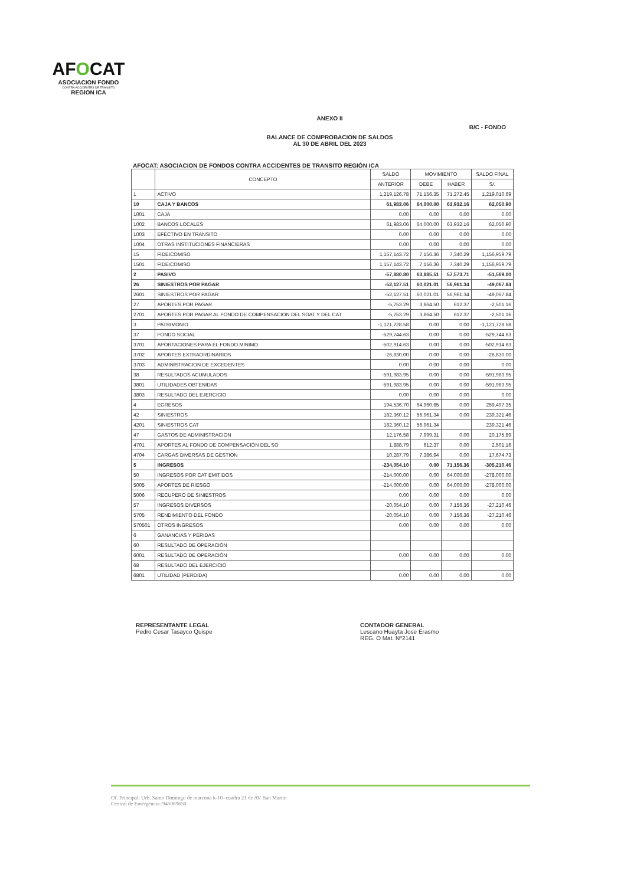AFOCAT
ASOCIACION FONDO
CONTRA ACCIDENTES DE TRANSITO
REGION ICA
ANEXO II
B/C - FONDO
BALANCE DE COMPROBACION DE SALDOS
AL 30 DE ABRIL DEL 2023
AFOCAT: ASOCIACION DE FONDOS CONTRA ACCIDENTES DE TRANSITO REGIÓN ICA
| | CONCEPTO | SALDO | MOVIMIENTO | | SALDO FINAL |
| --- | --- | --- | --- | --- | --- |
| | | ANTERIOR | DEBE | HABER | S/. |
| 1 | ACTIVO | 1,219,126.78 | 71,156.35 | 71,272.45 | 1,219,010.69 |
| 10 | CAJA Y BANCOS | 61,983.06 | 64,000.00 | 63,932.16 | 62,050.90 |
| 1001 | CAJA | 0.00 | 0.00 | 0.00 | 0.00 |
| 1002 | BANCOS LOCALES | 61,983.06 | 64,000.00 | 63,932.16 | 62,050.90 |
| 1003 | EFECTIVO EN TRANSITO | 0.00 | 0.00 | 0.00 | 0.00 |
| 1004 | OTRAS INSTITUCIONES FINANCIERAS | 0.00 | 0.00 | 0.00 | 0.00 |
| 15 | FIDEICOMISO | 1,157,143.72 | 7,156.36 | 7,340.29 | 1,156,959.79 |
| 1501 | FIDEICOMISO | 1,157,143.72 | 7,156.36 | 7,340.29 | 1,156,959.79 |
| 2 | PASIVO | -57,880.80 | 63,885.51 | 57,573.71 | -51,569.00 |
| 26 | SINIESTROS POR PAGAR | -52,127.51 | 60,021.01 | 56,961.34 | -49,067.84 |
| 2601 | SINIESTROS POR PAGAR | -52,127.51 | 60,021.01 | 56,961.34 | -49,067.84 |
| 27 | APORTES POR PAGAR | -5,753.29 | 3,864.50 | 612.37 | -2,501.16 |
| 2701 | APORTES POR PAGAR AL FONDO DE COMPENSACION DEL SOAT Y DEL CAT | -5,753.29 | 3,864.50 | 612.37 | -2,501.16 |
| 3 | PATRIMONIO | -1,121,728.58 | 0.00 | 0.00 | -1,121,728.58 |
| 37 | FONDO SOCIAL | -529,744.63 | 0.00 | 0.00 | -529,744.63 |
| 3701 | APORTACIONES PARA EL FONDO MINIMO | -502,914.63 | 0.00 | 0.00 | -502,914.63 |
| 3702 | APORTES EXTRAORDINARIOS | -26,830.00 | 0.00 | 0.00 | -26,830.00 |
| 3703 | ADMINISTRACION DE EXCEDENTES | 0.00 | 0.00 | 0.00 | 0.00 |
| 38 | RESULTADOS ACUMULADOS | -591,983.95 | 0.00 | 0.00 | -591,983.95 |
| 3801 | UTILIDADES OBTENIDAS | -591,983.95 | 0.00 | 0.00 | -591,983.95 |
| 3803 | RESULTADO DEL EJERCICIO | 0.00 | 0.00 | 0.00 | 0.00 |
| 4 | EGRESOS | 194,536.70 | 64,960.65 | 0.00 | 259,497.35 |
| 42 | SINIESTROS | 182,360.12 | 56,961.34 | 0.00 | 239,321.46 |
| 4201 | SINIESTROS CAT | 182,360.12 | 56,961.34 | | 239,321.46 |
| 47 | GASTOS DE ADMINISTRACION | 12,176.58 | 7,999.31 | 0.00 | 20,175.89 |
| 4701 | APORTES AL FONDO DE COMPENSACIÓN DEL SO | 1,888.79 | 612.37 | 0.00 | 2,501.16 |
| 4704 | CARGAS DIVERSAS DE GESTION | 10,287.79 | 7,386.94 | 0.00 | 17,674.73 |
| 5 | INGRESOS | -234,054.10 | 0.00 | 71,156.36 | -305,210.46 |
| 50 | INGRESOS POR CAT EMITIDOS | -214,000.00 | 0.00 | 64,000.00 | -278,000.00 |
| 5005 | APORTES DE RIESGO | -214,000.00 | 0.00 | 64,000.00 | -278,000.00 |
| 5006 | RECUPERO DE SINIESTROS | 0.00 | 0.00 | 0.00 | 0.00 |
| 57 | INGRESOS DIVERSOS | -20,054.10 | 0.00 | 7,156.36 | -27,210.46 |
| 5705 | RENDIMIENTO DEL FONDO | -20,054.10 | 0.00 | 7,156.36 | -27,210.46 |
| 570501 | OTROS INGRESOS | 0.00 | 0.00 | 0.00 | 0.00 |
| 6 | GANANCIAS Y PERIDAS | | | | |
| 60 | RESULTADO DE OPERACIÓN | | | | |
| 6001 | RESULTADO DE OPERACIÓN | 0.00 | 0.00 | 0.00 | 0.00 |
| 68 | RESULTADO DEL EJERCICIO | | | | |
| 6801 | UTILIDAD (PERDIDA) | 0.00 | 0.00 | 0.00 | 0.00 |
REPRESENTANTE LEGAL
Pedro Cesar Tasayco Quispe
CONTADOR GENERAL
Lescano Huayta Jose Erasmo
REG. O Mat. Nº2141
Of. Principal: Urb. Santo Domingo de marcona k-10 -cuadra 21 de AV. San Martin
Central de Emergencia: 945069650